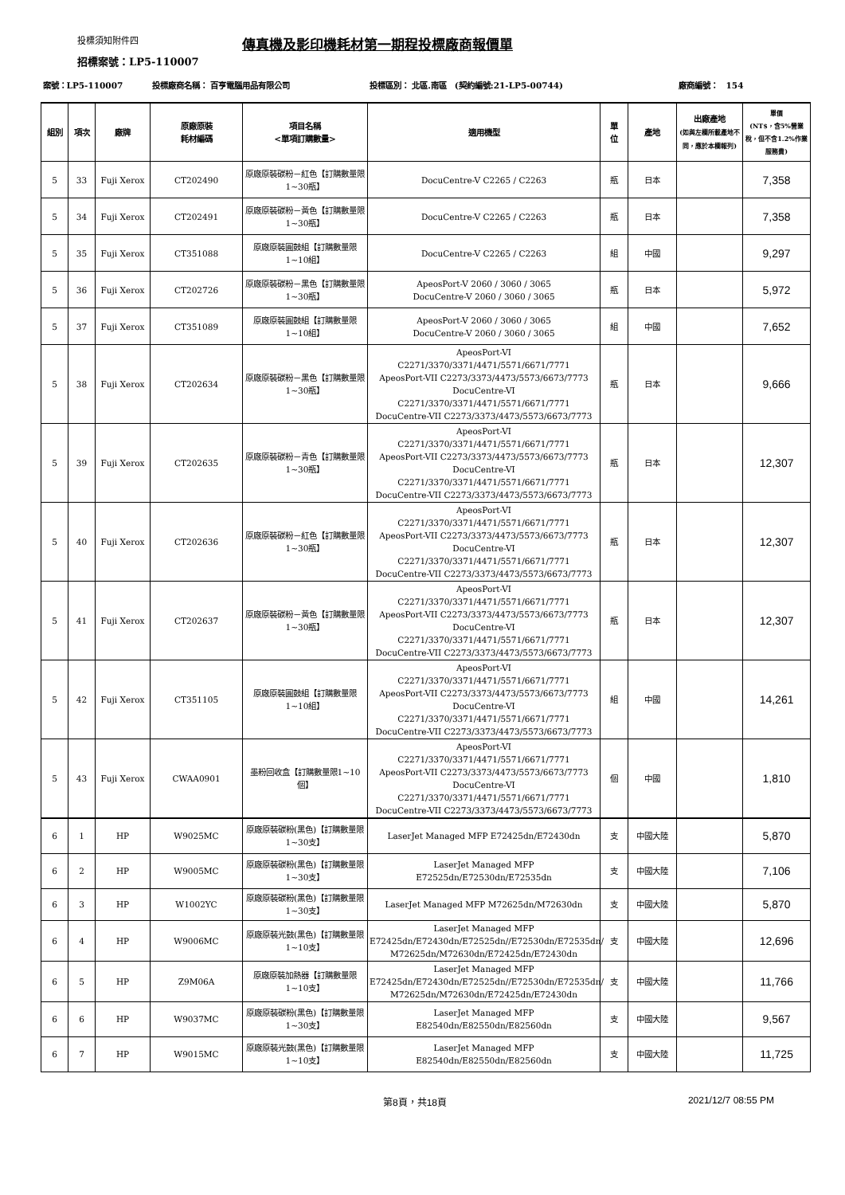投標須知附件四 傳真機及影印機耗材第一期程投標廠商報價單
招標案號：LP5-110007
| 案號：LP5-110007 | | | 投標廠商名稱： 百亨電腦用品有限公司 | | 投標區別： 北區.南區 (契約編號:21-LP5-00744) | | | 廠商編號： 154 | |
| 組別 | 項次 | 廠牌 | 原廠原裝 耗材編碼 | 項目名稱 <單項訂購數量> | 適用機型 | 單 位 | 產地 | 出廠產地 (如與左欄所載產地不同，應於本欄報列) | 單價 (NT$，含5%營業稅，但不含1.2%作業服務費) |
| 5 | 33 | Fuji Xerox | CT202490 | 原廠原裝碳粉－紅色【訂購數量限1~30瓶】 | DocuCentre-V C2265 / C2263 | 瓶 | 日本 | | 7,358 |
| 5 | 34 | Fuji Xerox | CT202491 | 原廠原裝碳粉－黃色【訂購數量限1~30瓶】 | DocuCentre-V C2265 / C2263 | 瓶 | 日本 | | 7,358 |
| 5 | 35 | Fuji Xerox | CT351088 | 原廠原裝圓鼓組【訂購數量限1~10組】 | DocuCentre-V C2265 / C2263 | 組 | 中國 | | 9,297 |
| 5 | 36 | Fuji Xerox | CT202726 | 原廠原裝碳粉－黑色【訂購數量限1~30瓶】 | ApeosPort-V 2060 / 3060 / 3065 DocuCentre-V 2060 / 3060 / 3065 | 瓶 | 日本 | | 5,972 |
| 5 | 37 | Fuji Xerox | CT351089 | 原廠原裝圓鼓組【訂購數量限1~10組】 | ApeosPort-V 2060 / 3060 / 3065 DocuCentre-V 2060 / 3060 / 3065 | 組 | 中國 | | 7,652 |
| 5 | 38 | Fuji Xerox | CT202634 | 原廠原裝碳粉－黑色【訂購數量限1~30瓶】 | ApeosPort-VI C2271/3370/3371/4471/5571/6671/7771 ApeosPort-VII C2273/3373/4473/5573/6673/7773 DocuCentre-VI C2271/3370/3371/4471/5571/6671/7771 DocuCentre-VII C2273/3373/4473/5573/6673/7773 | 瓶 | 日本 | | 9,666 |
| 5 | 39 | Fuji Xerox | CT202635 | 原廠原裝碳粉－青色【訂購數量限1~30瓶】 | ApeosPort-VI C2271/3370/3371/4471/5571/6671/7771 ApeosPort-VII C2273/3373/4473/5573/6673/7773 DocuCentre-VI C2271/3370/3371/4471/5571/6671/7771 DocuCentre-VII C2273/3373/4473/5573/6673/7773 | 瓶 | 日本 | | 12,307 |
| 5 | 40 | Fuji Xerox | CT202636 | 原廠原裝碳粉－紅色【訂購數量限1~30瓶】 | ApeosPort-VI C2271/3370/3371/4471/5571/6671/7771 ApeosPort-VII C2273/3373/4473/5573/6673/7773 DocuCentre-VI C2271/3370/3371/4471/5571/6671/7771 DocuCentre-VII C2273/3373/4473/5573/6673/7773 | 瓶 | 日本 | | 12,307 |
| 5 | 41 | Fuji Xerox | CT202637 | 原廠原裝碳粉－黃色【訂購數量限1~30瓶】 | ApeosPort-VI C2271/3370/3371/4471/5571/6671/7771 ApeosPort-VII C2273/3373/4473/5573/6673/7773 DocuCentre-VI C2271/3370/3371/4471/5571/6671/7771 DocuCentre-VII C2273/3373/4473/5573/6673/7773 | 瓶 | 日本 | | 12,307 |
| 5 | 42 | Fuji Xerox | CT351105 | 原廠原裝圓鼓組【訂購數量限1~10組】 | ApeosPort-VI C2271/3370/3371/4471/5571/6671/7771 ApeosPort-VII C2273/3373/4473/5573/6673/7773 DocuCentre-VI C2271/3370/3371/4471/5571/6671/7771 DocuCentre-VII C2273/3373/4473/5573/6673/7773 | 組 | 中國 | | 14,261 |
| 5 | 43 | Fuji Xerox | CWAA0901 | 墨粉回收盒【訂購數量限1~10個】 | ApeosPort-VI C2271/3370/3371/4471/5571/6671/7771 ApeosPort-VII C2273/3373/4473/5573/6673/7773 DocuCentre-VI C2271/3370/3371/4471/5571/6671/7771 DocuCentre-VII C2273/3373/4473/5573/6673/7773 | 個 | 中國 | | 1,810 |
| 6 | 1 | HP | W9025MC | 原廠原裝碳粉(黑色)【訂購數量限1~30支】 | LaserJet Managed MFP E72425dn/E72430dn | 支 | 中國大陸 | | 5,870 |
| 6 | 2 | HP | W9005MC | 原廠原裝碳粉(黑色)【訂購數量限1~30支】 | LaserJet Managed MFP E72525dn/E72530dn/E72535dn | 支 | 中國大陸 | | 7,106 |
| 6 | 3 | HP | W1002YC | 原廠原裝碳粉(黑色)【訂購數量限1~30支】 | LaserJet Managed MFP M72625dn/M72630dn | 支 | 中國大陸 | | 5,870 |
| 6 | 4 | HP | W9006MC | 原廠原裝光鼓(黑色)【訂購數量限1~10支】 | LaserJet Managed MFP E72425dn/E72430dn/E72525dn//E72530dn/E72535dn/ M72625dn/M72630dn/E72425dn/E72430dn | 支 | 中國大陸 | | 12,696 |
| 6 | 5 | HP | Z9M06A | 原廠原裝加熱器【訂購數量限1~10支】 | LaserJet Managed MFP E72425dn/E72430dn/E72525dn//E72530dn/E72535dn/ M72625dn/M72630dn/E72425dn/E72430dn | 支 | 中國大陸 | | 11,766 |
| 6 | 6 | HP | W9037MC | 原廠原裝碳粉(黑色)【訂購數量限1~30支】 | LaserJet Managed MFP E82540dn/E82550dn/E82560dn | 支 | 中國大陸 | | 9,567 |
| 6 | 7 | HP | W9015MC | 原廠原裝光鼓(黑色)【訂購數量限1~10支】 | LaserJet Managed MFP E82540dn/E82550dn/E82560dn | 支 | 中國大陸 | | 11,725 |
第8頁，共18頁 2021/12/7 08:55 PM